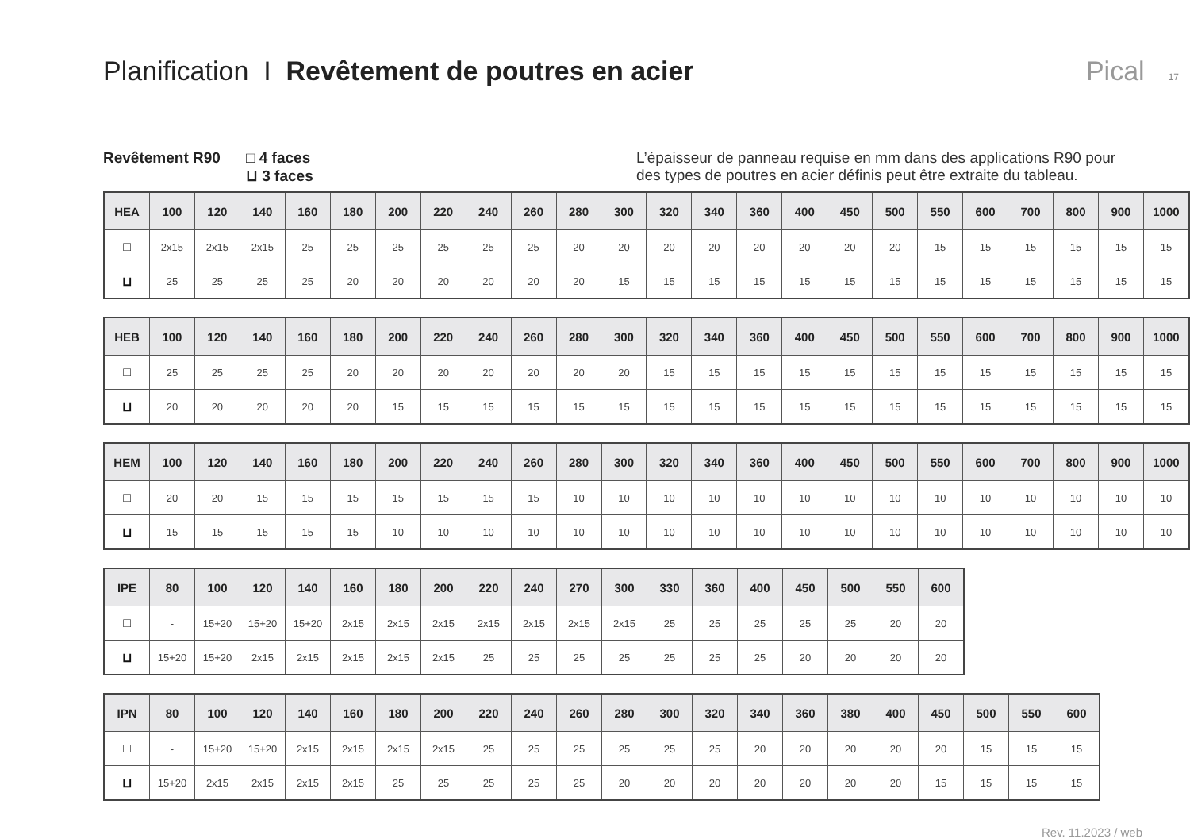Planification I Revêtement de poutres en acier
Pical 17
Revêtement R90 □ 4 faces
⊔ 3 faces
L’épaisseur de panneau requise en mm dans des applications R90 pour des types de poutres en acier définis peut être extraite du tableau.
| HEA | 100 | 120 | 140 | 160 | 180 | 200 | 220 | 240 | 260 | 280 | 300 | 320 | 340 | 360 | 400 | 450 | 500 | 550 | 600 | 700 | 800 | 900 | 1000 |
| --- | --- | --- | --- | --- | --- | --- | --- | --- | --- | --- | --- | --- | --- | --- | --- | --- | --- | --- | --- | --- | --- | --- | --- |
| □ | 2x15 | 2x15 | 2x15 | 25 | 25 | 25 | 25 | 25 | 25 | 20 | 20 | 20 | 20 | 20 | 20 | 20 | 20 | 15 | 15 | 15 | 15 | 15 | 15 |
| ⊔ | 25 | 25 | 25 | 25 | 20 | 20 | 20 | 20 | 20 | 20 | 15 | 15 | 15 | 15 | 15 | 15 | 15 | 15 | 15 | 15 | 15 | 15 | 15 |
| HEB | 100 | 120 | 140 | 160 | 180 | 200 | 220 | 240 | 260 | 280 | 300 | 320 | 340 | 360 | 400 | 450 | 500 | 550 | 600 | 700 | 800 | 900 | 1000 |
| --- | --- | --- | --- | --- | --- | --- | --- | --- | --- | --- | --- | --- | --- | --- | --- | --- | --- | --- | --- | --- | --- | --- | --- |
| □ | 25 | 25 | 25 | 25 | 20 | 20 | 20 | 20 | 20 | 20 | 20 | 15 | 15 | 15 | 15 | 15 | 15 | 15 | 15 | 15 | 15 | 15 | 15 |
| ⊔ | 20 | 20 | 20 | 20 | 20 | 15 | 15 | 15 | 15 | 15 | 15 | 15 | 15 | 15 | 15 | 15 | 15 | 15 | 15 | 15 | 15 | 15 | 15 |
| HEM | 100 | 120 | 140 | 160 | 180 | 200 | 220 | 240 | 260 | 280 | 300 | 320 | 340 | 360 | 400 | 450 | 500 | 550 | 600 | 700 | 800 | 900 | 1000 |
| --- | --- | --- | --- | --- | --- | --- | --- | --- | --- | --- | --- | --- | --- | --- | --- | --- | --- | --- | --- | --- | --- | --- | --- |
| □ | 20 | 20 | 15 | 15 | 15 | 15 | 15 | 15 | 15 | 10 | 10 | 10 | 10 | 10 | 10 | 10 | 10 | 10 | 10 | 10 | 10 | 10 | 10 |
| ⊔ | 15 | 15 | 15 | 15 | 15 | 10 | 10 | 10 | 10 | 10 | 10 | 10 | 10 | 10 | 10 | 10 | 10 | 10 | 10 | 10 | 10 | 10 | 10 |
| IPE | 80 | 100 | 120 | 140 | 160 | 180 | 200 | 220 | 240 | 270 | 300 | 330 | 360 | 400 | 450 | 500 | 550 | 600 |
| --- | --- | --- | --- | --- | --- | --- | --- | --- | --- | --- | --- | --- | --- | --- | --- | --- | --- | --- |
| □ | - | 15+20 | 15+20 | 15+20 | 2x15 | 2x15 | 2x15 | 2x15 | 2x15 | 2x15 | 2x15 | 25 | 25 | 25 | 25 | 25 | 20 | 20 |
| ⊔ | 15+20 | 15+20 | 2x15 | 2x15 | 2x15 | 2x15 | 2x15 | 25 | 25 | 25 | 25 | 25 | 25 | 25 | 20 | 20 | 20 | 20 |
| IPN | 80 | 100 | 120 | 140 | 160 | 180 | 200 | 220 | 240 | 260 | 280 | 300 | 320 | 340 | 360 | 380 | 400 | 450 | 500 | 550 | 600 |
| --- | --- | --- | --- | --- | --- | --- | --- | --- | --- | --- | --- | --- | --- | --- | --- | --- | --- | --- | --- | --- | --- |
| □ | - | 15+20 | 15+20 | 2x15 | 2x15 | 2x15 | 2x15 | 25 | 25 | 25 | 25 | 25 | 25 | 20 | 20 | 20 | 20 | 20 | 15 | 15 | 15 |
| ⊔ | 15+20 | 2x15 | 2x15 | 2x15 | 2x15 | 25 | 25 | 25 | 25 | 25 | 20 | 20 | 20 | 20 | 20 | 20 | 20 | 15 | 15 | 15 | 15 |
Rev. 11.2023 / web